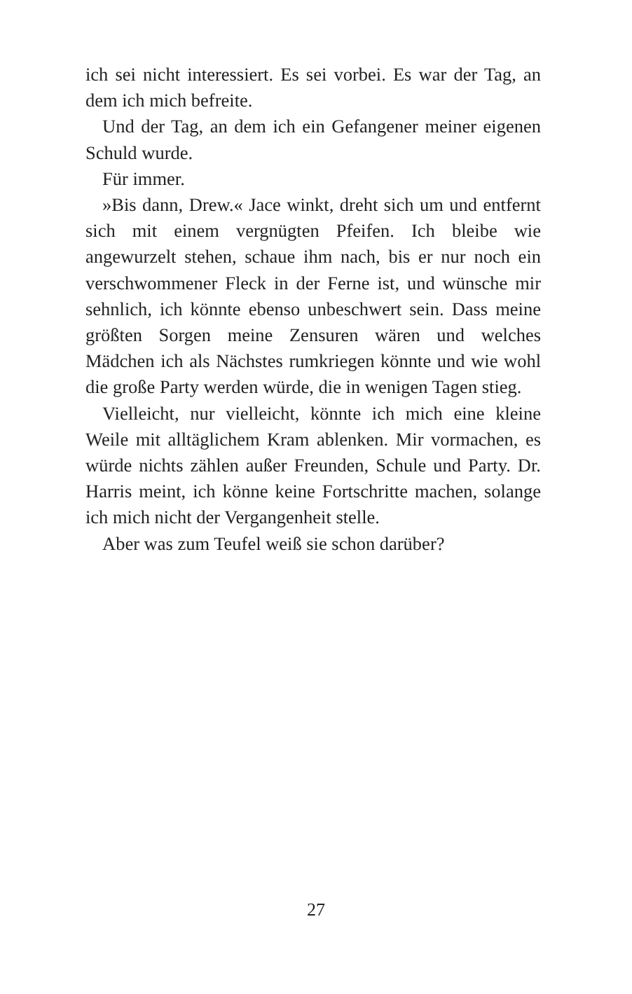ich sei nicht interessiert. Es sei vorbei. Es war der Tag, an dem ich mich befreite.
Und der Tag, an dem ich ein Gefangener meiner eigenen Schuld wurde.
Für immer.
»Bis dann, Drew.« Jace winkt, dreht sich um und entfernt sich mit einem vergnügten Pfeifen. Ich bleibe wie angewurzelt stehen, schaue ihm nach, bis er nur noch ein verschwommener Fleck in der Ferne ist, und wünsche mir sehnlich, ich könnte ebenso unbeschwert sein. Dass meine größten Sorgen meine Zensuren wären und welches Mädchen ich als Nächstes rumkriegen könnte und wie wohl die große Party werden würde, die in wenigen Tagen stieg.
Vielleicht, nur vielleicht, könnte ich mich eine kleine Weile mit alltäglichem Kram ablenken. Mir vormachen, es würde nichts zählen außer Freunden, Schule und Party. Dr. Harris meint, ich könne keine Fortschritte machen, solange ich mich nicht der Vergangenheit stelle.
Aber was zum Teufel weiß sie schon darüber?
27